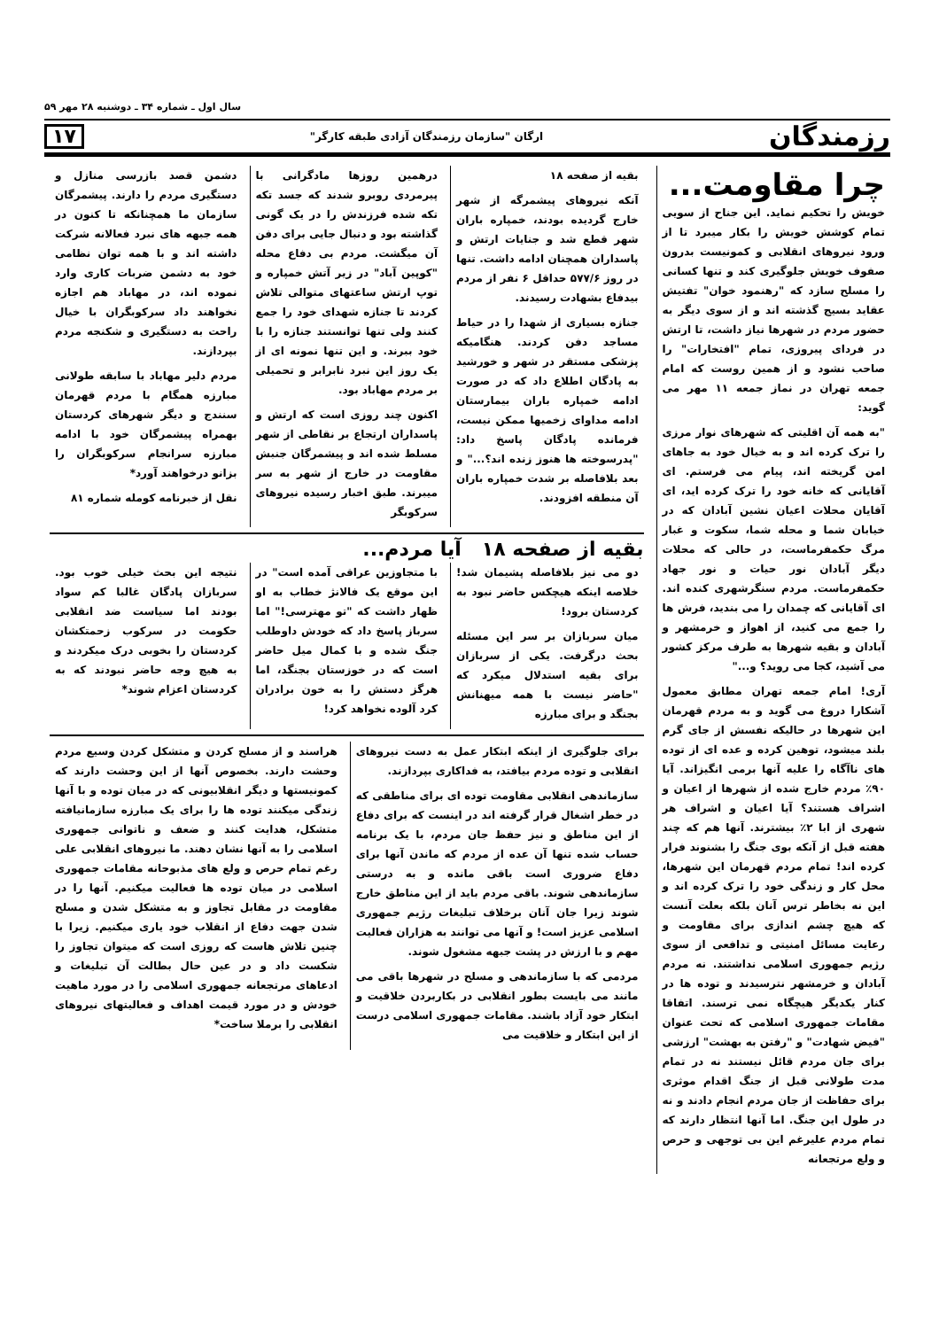سال اول ـ شماره ۳۴ ـ دوشنبه ۲۸ مهر ۵۹
رزمندگان ارگان "سازمان رزمندگان آزادی طبقه کارگر" ۱۷
چرا مقاومت...
خویش را تحکیم نماید. این جناح از سویی تمام کوشش خویش را بکار میبرد تا از ورود نیروهای انقلابی و کمونیست بدرون صفوف خویش جلوگیری کند و تنها کسانی را مسلح سازد که "رهنمود خوان" تفتیش عقاید بسیج گذشته اند و از سوی دیگر به حضور مردم در شهرها نیاز داشت، تا ارتش در فردای پیروزی، تمام "افتخارات" را صاحب نشود و از همین روست که امام جمعه تهران در نماز جمعه ۱۱ مهر می گوید:
"به همه آن اقلیتی که شهرهای نوار مرزی را ترک کرده اند و به خیال خود به جاهای امن گریخته اند، پیام می فرستم. ای آقایانی که خانه خود را ترک کرده اید، ای آقایان محلات اعیان نشین آبادان که در خیابان شما و محله شما، سکوت و غبار مرگ حکمفرماست، در حالی که محلات دیگر آبادان نور حیات و نور جهاد حکمفرماست. مردم سنگرشهری کنده اند. ای آقایانی که چمدان را می بندید، فرش ها را جمع می کنید، از اهواز و خرمشهر و آبادان و بقیه شهرها به طرف مرکز کشور می آشید، کجا می روید؟ و..."
آری! امام جمعه تهران مطابق معمول آشکارا دروغ می گوید و به مردم قهرمان این شهرها در حالیکه نفسش از جای گرم بلند میشود، توهین کرده و عده ای از توده های ناآگاه را علیه آنها برمی انگیزاند. آیا ۹۰٪ مردم خارج شده از شهرها از اعیان و اشراف هستند؟ آیا اعیان و اشراف هر شهری از ابا ۲٪ بیشترند. آنها هم که چند هفته قبل از آنکه بوی جنگ را بشنوند فرار کرده اند! تمام مردم قهرمان این شهرها، محل کار و زندگی خود را ترک کرده اند و این نه بخاطر ترس آنان بلکه بعلت آنست که هیچ چشم اندازی برای مقاومت و رعایت مسائل امنیتی و تدافعی از سوی رژیم جمهوری اسلامی نداشتند. نه مردم آبادان و خرمشهر نترسیدند و توده ها در کنار یکدیگر هیچگاه نمی ترسند. اتفاقا مقامات جمهوری اسلامی که تحت عنوان "فیض شهادت" و "رفتن به بهشت" ارزشی برای جان مردم قائل نیستند نه در تمام مدت طولانی قبل از جنگ اقدام موثری برای حفاظت از جان مردم انجام دادند و نه در طول این جنگ. اما آنها انتظار دارند که تمام مردم علیرغم این بی توجهی و حرص و ولع مرتجعانه
بقیه از صفحه ۱۸
آنکه نیروهای پیشمرگه از شهر خارج گردیده بودند، خمپاره باران شهر قطع شد و جنایات ارتش و پاسداران همچنان ادامه داشت. تنها در روز ۵۷۷/۶ حداقل ۶ نفر از مردم بیدفاع بشهادت رسیدند.
جنازه بسیاری از شهدا را در حیاط مساجد دفن کردند. هنگامیکه پزشکی مستقر در شهر و خورشید به پادگان اطلاع داد که در صورت ادامه خمپاره باران بیمارستان ادامه مداوای زخمیها ممکن نیست، فرمانده پادگان پاسخ داد: "پدرسوخته ها هنوز زنده اند؟..." و بعد بلافاصله بر شدت خمپاره باران آن منطقه افزودند.
درهمین روزها مادگرانی با پیرمردی روبرو شدند که جسد تکه تکه شده فرزندش را در یک گونی گذاشته بود و دنبال جایی برای دفن آن میگشت. مردم بی دفاع محله "کوپین آباد" در زیر آتش خمپاره و توپ ارتش ساعتهای متوالی تلاش کردند تا جنازه شهدای خود را جمع کنند ولی تنها توانستند جنازه را با خود ببرند. و این تنها نمونه ای از یک روز این نبرد نابرابر و تحمیلی بر مردم مهاباد بود.
اکنون چند روزی است که ارتش و پاسداران ارتجاع بر نقاطی از شهر مسلط شده اند و پیشمرگان جنبش مقاومت در خارج از شهر به سر میبرند. طبق اخبار رسیده نیروهای سرکوبگر
دشمن قصد بازرسی منازل و دستگیری مردم را دارند. پیشمرگان سازمان ما همچنانکه تا کنون در همه جبهه های نبرد فعالانه شرکت داشته اند و با همه توان نظامی خود به دشمن ضربات کاری وارد نموده اند، در مهاباد هم اجازه نخواهند داد سرکوبگران با خیال راحت به دستگیری و شکنجه مردم بپردازند.
مردم دلیر مهاباد با سابقه طولانی مبارزه همگام با مردم قهرمان سنندج و دیگر شهرهای کردستان بهمراه پیشمرگان خود با ادامه مبارزه سرانجام سرکوبگران را بزانو درخواهند آورد*
نقل از خبرنامه کومله شماره ۸۱
بقیه از صفحه ۱۸ آیا مردم...
دو می نیز بلافاصله پشیمان شد! خلاصه اینکه هیچکس حاضر نبود به کردستان برود!
میان سربازان بر سر این مسئله بحث درگرفت. یکی از سربازان برای بقیه استدلال میکرد که "حاضر نیست با همه میهنانش بجنگد و برای مبارزه
با متجاوزین عراقی آمده است" در این موقع یک فالانژ خطاب به او ظهار داشت که "تو مهترسی!" اما سرباز پاسخ داد که خودش داوطلب جنگ شده و با کمال میل حاضر است که در خوزستان بجنگد، اما هرگز دستش را به خون برادران کرد آلوده نخواهد کرد!
نتیجه این بحث خیلی خوب بود. سربازان پادگان غالبا کم سواد بودند اما سیاست ضد انقلابی حکومت در سرکوب زحمتکشان کردستان را بخوبی درک میکردند و به هیچ وجه حاضر نبودند که به کردستان اعزام شوند*
برای جلوگیری از اینکه ابتکار عمل به دست نیروهای انقلابی و توده مردم بیافتد، به فداکاری بپردازند.
سازماندهی انقلابی مقاومت توده ای برای مناطقی که در خطر اشغال قرار گرفته اند در اینست که برای دفاع از این مناطق و نیز حفظ جان مردم، با یک برنامه حساب شده تنها آن عده از مردم که ماندن آنها برای دفاع ضروری است باقی مانده و به درستی سازماندهی شوند. باقی مردم باید از این مناطق خارج شوند زیرا جان آنان برخلاف تبلیغات رژیم جمهوری اسلامی عزیز است! و آنها می توانند به هزاران فعالیت مهم و با ارزش در پشت جبهه مشغول شوند.
مردمی که با سازماندهی و مسلح در شهرها باقی می مانند می بایست بطور انقلابی در بکاربردن خلاقیت و ابتکار خود آزاد باشند. مقامات جمهوری اسلامی درست از این ابتکار و خلاقیت می
هراسند و از مسلح کردن و متشکل کردن وسیع مردم وحشت دارند. بخصوص آنها از این وحشت دارند که کمونیستها و دیگر انقلابیونی که در میان توده و با آنها زندگی میکنند توده ها را برای یک مبارزه سازمانیافته متشکل، هدایت کنند و ضعف و ناتوانی جمهوری اسلامی را به آنها نشان دهند. ما نیروهای انقلابی علی رغم تمام حرص و ولع های مذبوحانه مقامات جمهوری اسلامی در میان توده ها فعالیت میکنیم. آنها را در مقاومت در مقابل تجاوز و به متشکل شدن و مسلح شدن جهت دفاع از انقلاب خود یاری میکنیم. زیرا با چنین تلاش هاست که روزی است که میتوان تجاوز را شکست داد و در عین حال بطالت آن تبلیغات و ادعاهای مرتجعانه جمهوری اسلامی را در مورد ماهیت خودش و در مورد قیمت اهداف و فعالیتهای نیروهای انقلابی را برملا ساخت*